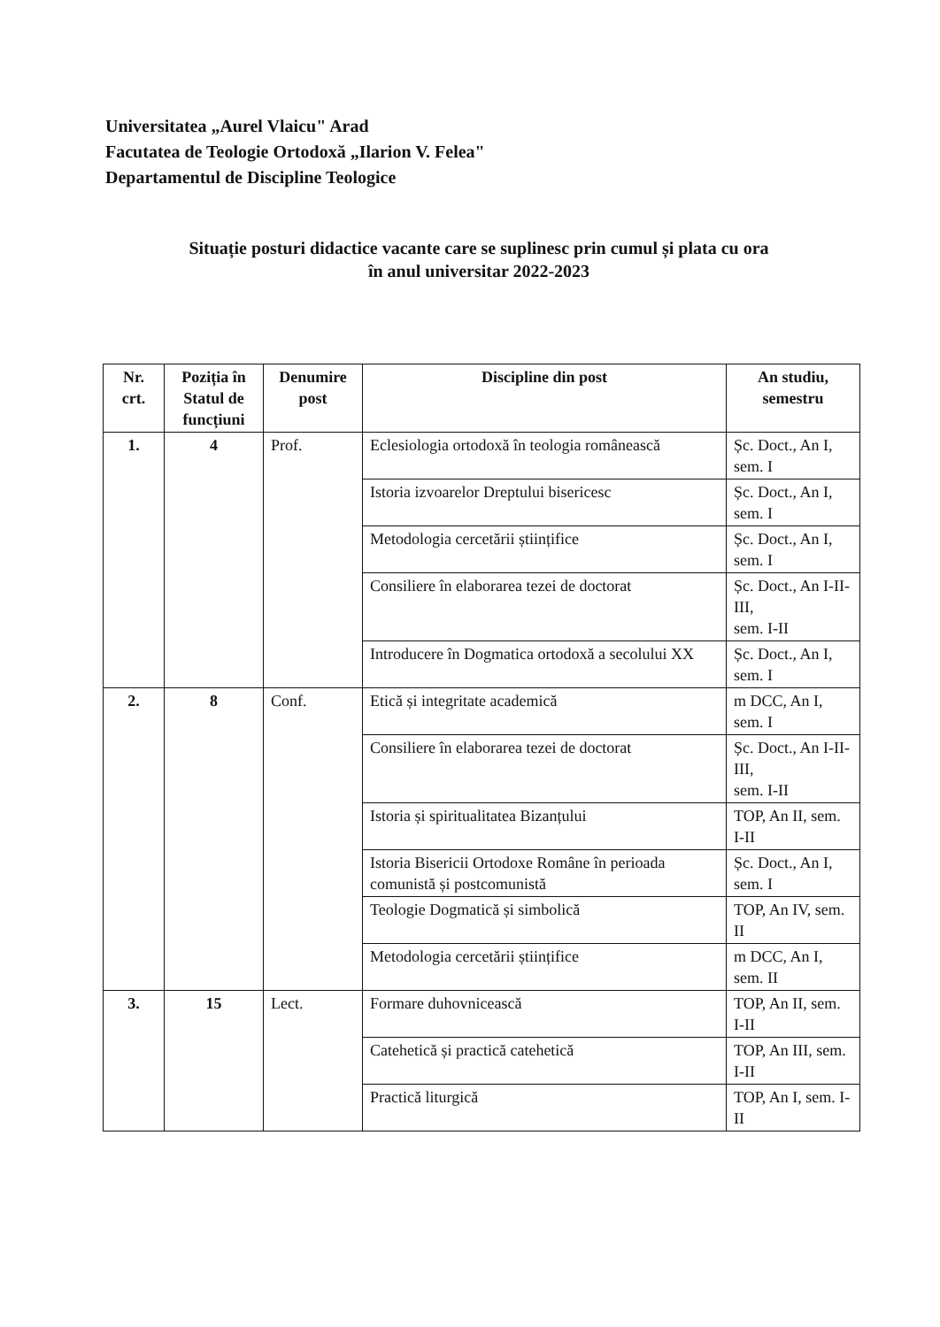Universitatea „Aurel Vlaicu" Arad
Facutatea de Teologie Ortodoxă „Ilarion V. Felea"
Departamentul de Discipline Teologice
Situație posturi didactice vacante care se suplinesc prin cumul și plata cu ora
în anul universitar 2022-2023
| Nr. crt. | Poziția în Statul de funcțiuni | Denumire post | Discipline din post | An studiu, semestru |
| --- | --- | --- | --- | --- |
| 1. | 4 | Prof. | Eclesiologia ortodoxă în teologia românească | Șc. Doct., An I, sem. I |
| | | | Istoria izvoarelor Dreptului bisericesc | Șc. Doct., An I, sem. I |
| | | | Metodologia cercetării științifice | Șc. Doct., An I, sem. I |
| | | | Consiliere în elaborarea tezei de doctorat | Șc. Doct., An I-II-III, sem. I-II |
| | | | Introducere în Dogmatica ortodoxă a secolului XX | Șc. Doct., An I, sem. I |
| 2. | 8 | Conf. | Etică și integritate academică | m DCC, An I, sem. I |
| | | | Consiliere în elaborarea tezei de doctorat | Șc. Doct., An I-II-III, sem. I-II |
| | | | Istoria și spiritualitatea Bizanțului | TOP, An II, sem. I-II |
| | | | Istoria Bisericii Ortodoxe Române în perioada comunistă și postcomunistă | Șc. Doct., An I, sem. I |
| | | | Teologie Dogmatică și simbolică | TOP, An IV, sem. II |
| | | | Metodologia cercetării științifice | m DCC, An I, sem. II |
| 3. | 15 | Lect. | Formare duhovnicească | TOP, An II, sem. I-II |
| | | | Catehetică și practică catehetică | TOP, An III, sem. I-II |
| | | | Practică liturgică | TOP, An I, sem. I-II |